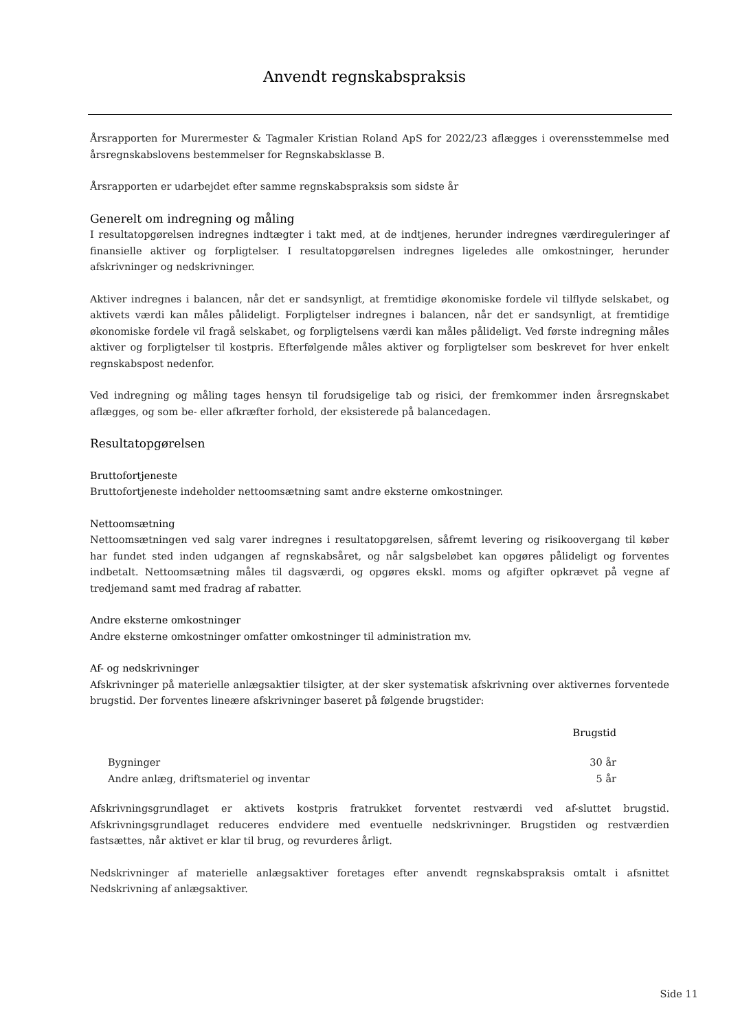Anvendt regnskabspraksis
Årsrapporten for Murermester & Tagmaler Kristian Roland ApS for 2022/23 aflægges i overensstemmelse med årsregnskabslovens bestemmelser for Regnskabsklasse B.
Årsrapporten er udarbejdet efter samme regnskabspraksis som sidste år
Generelt om indregning og måling
I resultatopgørelsen indregnes indtægter i takt med, at de indtjenes, herunder indregnes værdireguleringer af finansielle aktiver og forpligtelser. I resultatopgørelsen indregnes ligeledes alle omkostninger, herunder afskrivninger og nedskrivninger.
Aktiver indregnes i balancen, når det er sandsynligt, at fremtidige økonomiske fordele vil tilflyde selskabet, og aktivets værdi kan måles pålideligt. Forpligtelser indregnes i balancen, når det er sandsynligt, at fremtidige økonomiske fordele vil fragå selskabet, og forpligtelsens værdi kan måles pålideligt. Ved første indregning måles aktiver og forpligtelser til kostpris. Efterfølgende måles aktiver og forpligtelser som beskrevet for hver enkelt regnskabspost nedenfor.
Ved indregning og måling tages hensyn til forudsigelige tab og risici, der fremkommer inden årsregnskabet aflægges, og som be- eller afkræfter forhold, der eksisterede på balancedagen.
Resultatopgørelsen
Bruttofortjeneste
Bruttofortjeneste indeholder nettoomsætning samt andre eksterne omkostninger.
Nettoomsætning
Nettoomsætningen ved salg varer indregnes i resultatopgørelsen, såfremt levering og risikoovergang til køber har fundet sted inden udgangen af regnskabsåret, og når salgsbeløbet kan opgøres pålideligt og forventes indbetalt. Nettoomsætning måles til dagsværdi, og opgøres ekskl. moms og afgifter opkrævet på vegne af tredjemand samt med fradrag af rabatter.
Andre eksterne omkostninger
Andre eksterne omkostninger omfatter omkostninger til administration mv.
Af- og nedskrivninger
Afskrivninger på materielle anlægsaktier tilsigter, at der sker systematisk afskrivning over aktivernes forventede brugstid. Der forventes lineære afskrivninger baseret på følgende brugstider:
| | Brugstid |
| --- | --- |
| Bygninger | 30 år |
| Andre anlæg, driftsmateriel og inventar | 5 år |
Afskrivningsgrundlaget er aktivets kostpris fratrukket forventet restværdi ved af-sluttet brugstid. Afskrivningsgrundlaget reduceres endvidere med eventuelle nedskrivninger. Brugstiden og restværdien fastsættes, når aktivet er klar til brug, og revurderes årligt.
Nedskrivninger af materielle anlægsaktiver foretages efter anvendt regnskabspraksis omtalt i afsnittet Nedskrivning af anlægsaktiver.
Side 11